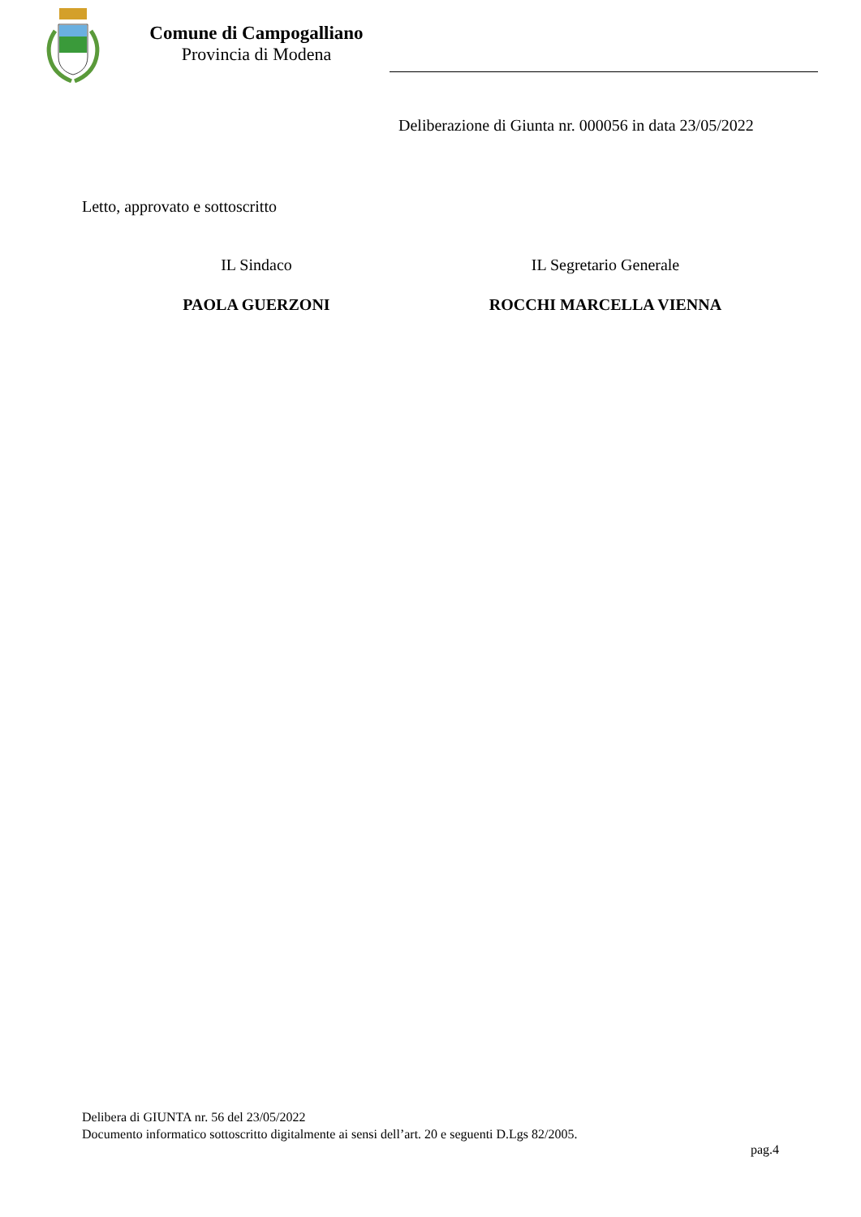Comune di Campogalliano
Provincia di Modena
Deliberazione di Giunta nr. 000056 in data 23/05/2022
Letto, approvato e sottoscritto
IL Sindaco
PAOLA GUERZONI
IL Segretario Generale
ROCCHI MARCELLA VIENNA
Delibera di GIUNTA nr. 56 del 23/05/2022
Documento informatico sottoscritto digitalmente ai sensi dell’art. 20 e seguenti D.Lgs 82/2005.
pag.4